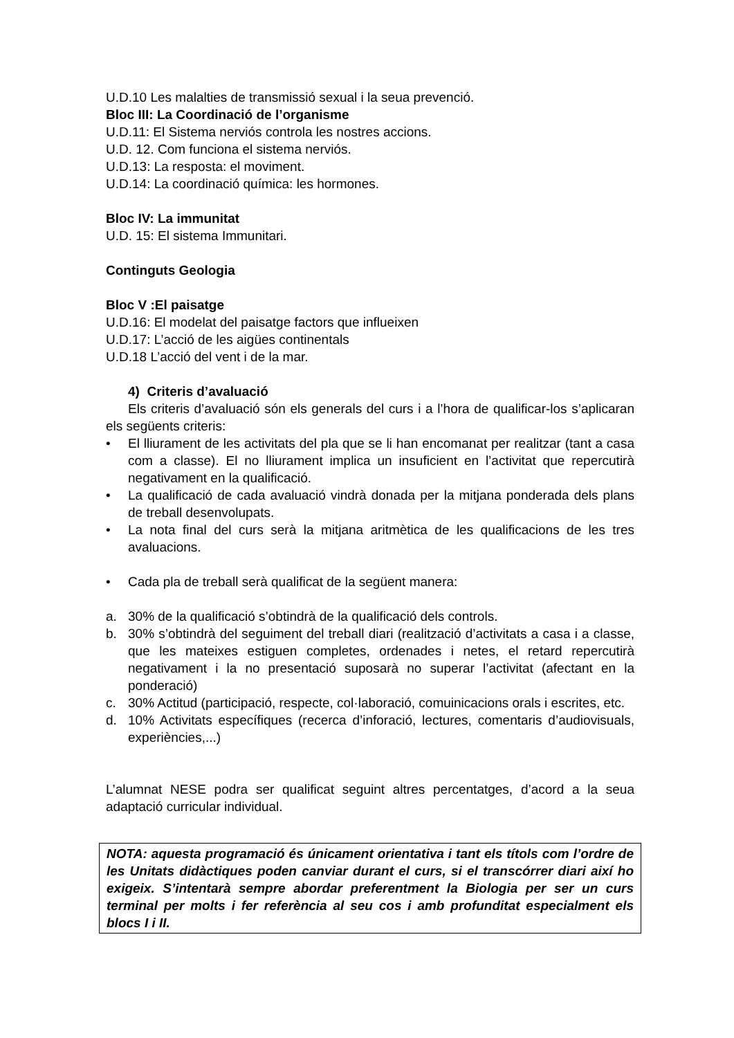U.D.10 Les malalties de transmissió sexual i la seua prevenció.
Bloc III: La Coordinació de l’organisme
U.D.11: El Sistema nerviós controla les nostres accions.
U.D. 12. Com funciona el sistema nerviós.
U.D.13: La resposta: el moviment.
U.D.14: La coordinació química: les hormones.
Bloc IV: La immunitat
U.D. 15: El sistema Immunitari.
Continguts Geologia
Bloc V :El paisatge
U.D.16: El modelat del paisatge factors que influeixen
U.D.17: L’acció de les aigües continentals
U.D.18 L’acció del vent i de la mar.
4) Criteris d’avaluació
Els criteris d’avaluació són els generals del curs i a l’hora de qualificar-los s’aplicaran els següents criteris:
• El lliurament de les activitats del pla que se li han encomanat per realitzar (tant a casa com a classe). El no lliurament implica un insuficient en l’activitat que repercutirà negativament en la qualificació.
• La qualificació de cada avaluació vindrà donada per la mitjana ponderada dels plans de treball desenvolupats.
• La nota final del curs serà la mitjana aritmètica de les qualificacions de les tres avaluacions.
• Cada pla de treball serà qualificat de la següent manera:
a. 30% de la qualificació s’obtindrà de la qualificació dels controls.
b. 30% s’obtindrà del seguiment del treball diari (realització d’activitats a casa i a classe, que les mateixes estiguen completes, ordenades i netes, el retard repercutirà negativament i la no presentació suposarà no superar l’activitat (afectant en la ponderació)
c. 30% Actitud (participació, respecte, col·laboració, comuinicacions orals i escrites, etc.
d. 10% Activitats específiques (recerca d’inforació, lectures, comentaris d’audiovisuals, experiències,...)
L’alumnat NESE podra ser qualificat seguint altres percentatges, d’acord a la seua adaptació curricular individual.
NOTA: aquesta programació és únicament orientativa i tant els títols com l’ordre de les Unitats didàctiques poden canviar durant el curs, si el transcórrer diari així ho exigeix. S’intentarà sempre abordar preferentment la Biologia per ser un curs terminal per molts i fer referència al seu cos i amb profunditat especialment els blocs I i II.